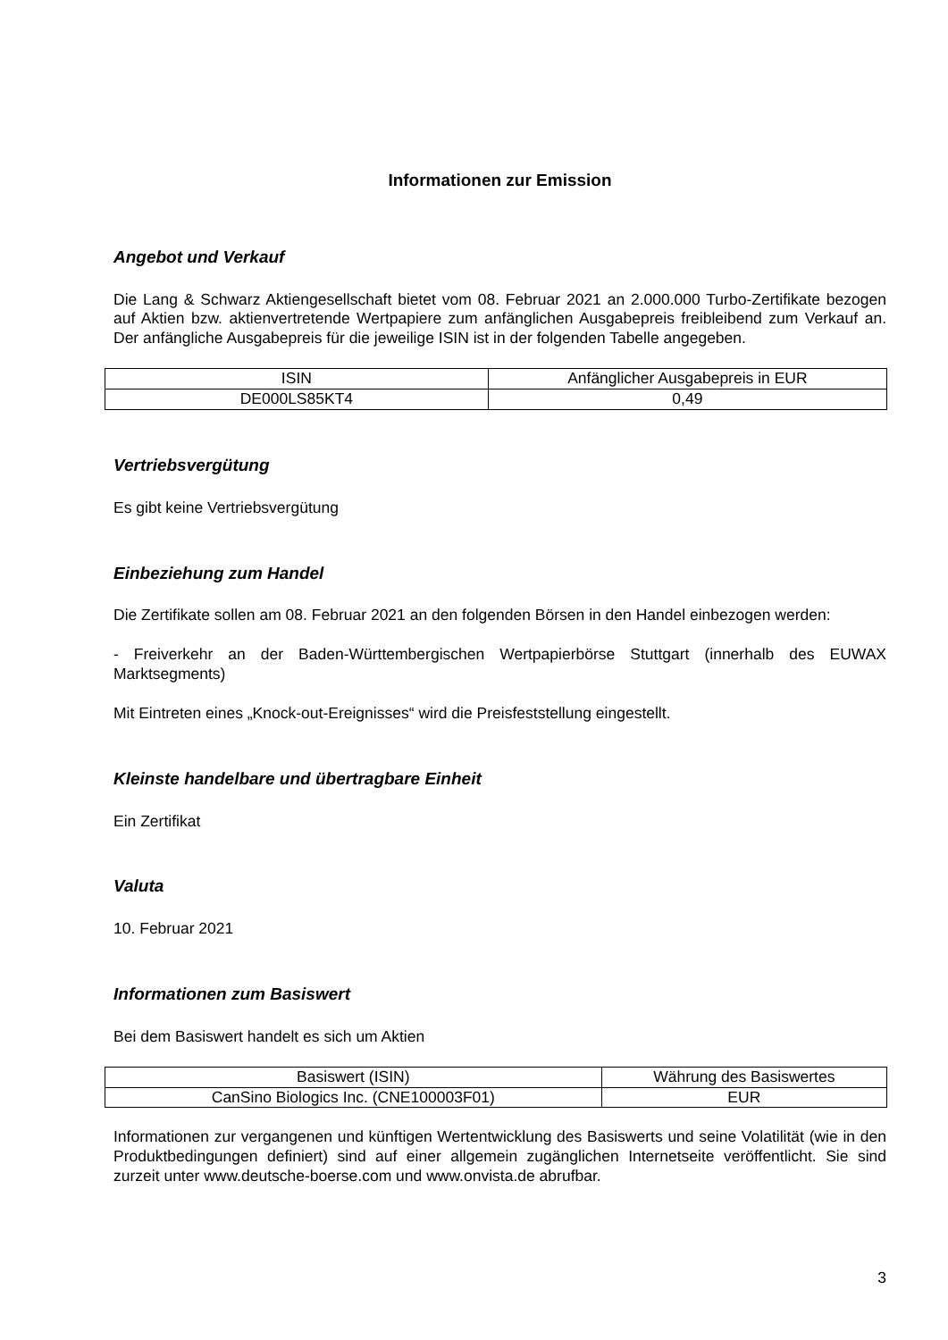Informationen zur Emission
Angebot und Verkauf
Die Lang & Schwarz Aktiengesellschaft bietet vom 08. Februar 2021 an 2.000.000 Turbo-Zertifikate bezogen auf Aktien bzw. aktienvertretende Wertpapiere zum anfänglichen Ausgabepreis freibleibend zum Verkauf an. Der anfängliche Ausgabepreis für die jeweilige ISIN ist in der folgenden Tabelle angegeben.
| ISIN | Anfänglicher Ausgabepreis in EUR |
| DE000LS85KT4 | 0,49 |
Vertriebsvergütung
Es gibt keine Vertriebsvergütung
Einbeziehung zum Handel
Die Zertifikate sollen am 08. Februar 2021 an den folgenden Börsen in den Handel einbezogen werden:
- Freiverkehr an der Baden-Württembergischen Wertpapierbörse Stuttgart (innerhalb des EUWAX Marktsegments)
Mit Eintreten eines „Knock-out-Ereignisses“ wird die Preisfeststellung eingestellt.
Kleinste handelbare und übertragbare Einheit
Ein Zertifikat
Valuta
10. Februar 2021
Informationen zum Basiswert
Bei dem Basiswert handelt es sich um Aktien
| Basiswert (ISIN) | Währung des Basiswertes |
| CanSino Biologics Inc. (CNE100003F01) | EUR |
Informationen zur vergangenen und künftigen Wertentwicklung des Basiswerts und seine Volatilität (wie in den Produktbedingungen definiert) sind auf einer allgemein zugänglichen Internetseite veröffentlicht. Sie sind zurzeit unter www.deutsche-boerse.com und www.onvista.de abrufbar.
3